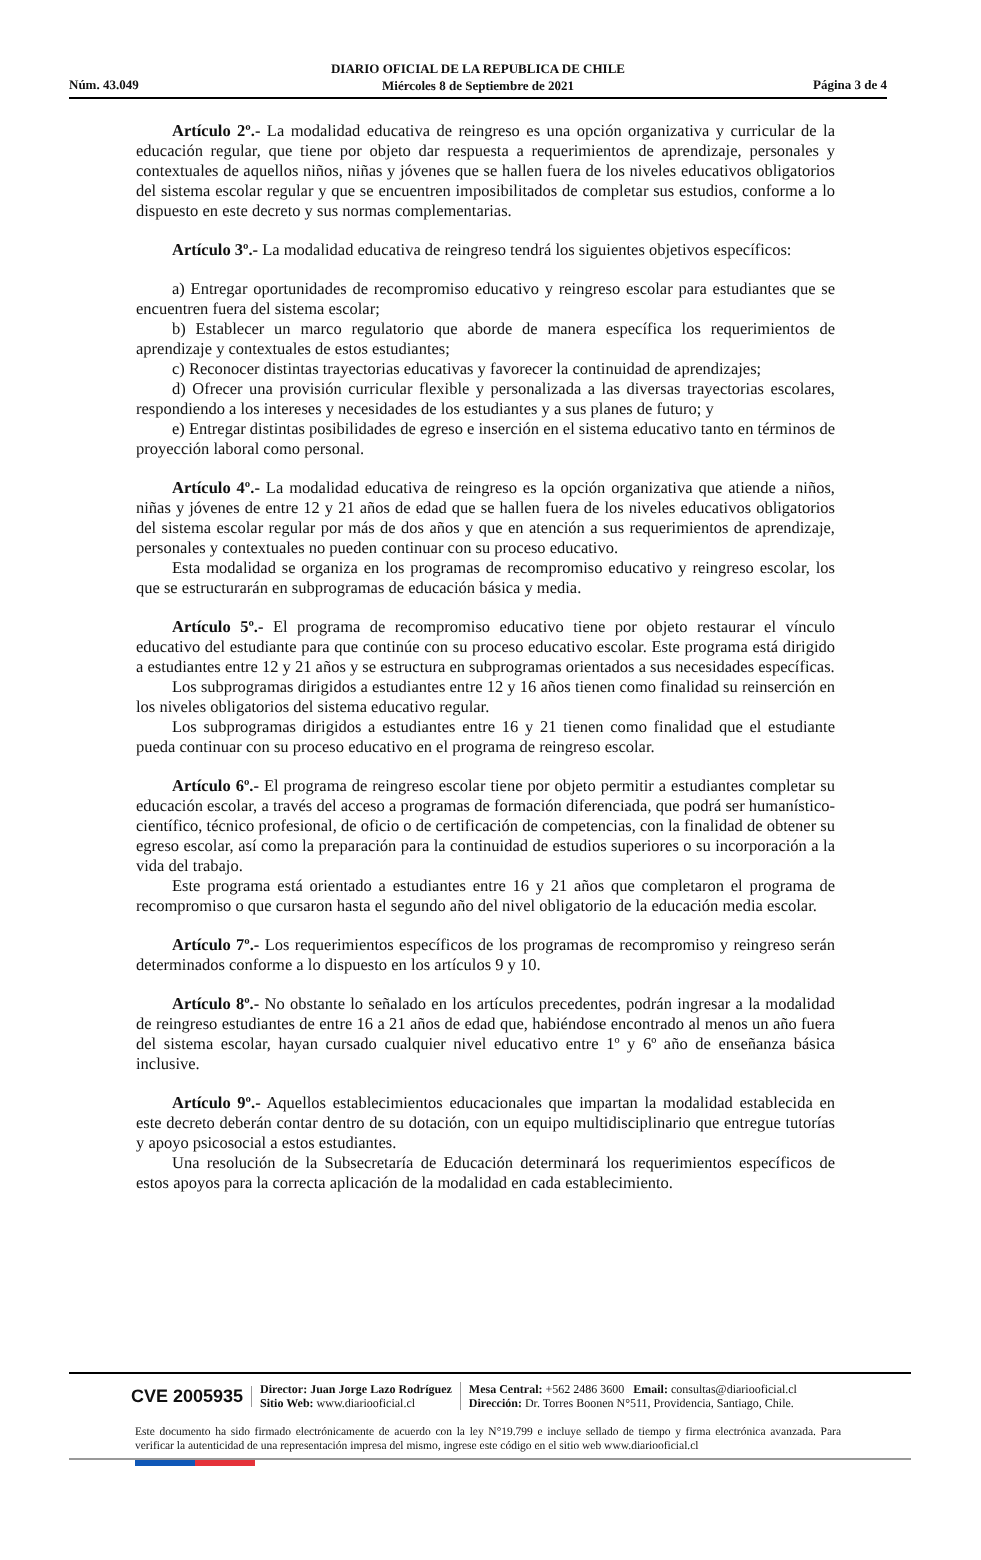DIARIO OFICIAL DE LA REPUBLICA DE CHILE
Miércoles 8 de Septiembre de 2021
Núm. 43.049 Página 3 de 4
Artículo 2º.- La modalidad educativa de reingreso es una opción organizativa y curricular de la educación regular, que tiene por objeto dar respuesta a requerimientos de aprendizaje, personales y contextuales de aquellos niños, niñas y jóvenes que se hallen fuera de los niveles educativos obligatorios del sistema escolar regular y que se encuentren imposibilitados de completar sus estudios, conforme a lo dispuesto en este decreto y sus normas complementarias.
Artículo 3º.- La modalidad educativa de reingreso tendrá los siguientes objetivos específicos:
a) Entregar oportunidades de recompromiso educativo y reingreso escolar para estudiantes que se encuentren fuera del sistema escolar;
b) Establecer un marco regulatorio que aborde de manera específica los requerimientos de aprendizaje y contextuales de estos estudiantes;
c) Reconocer distintas trayectorias educativas y favorecer la continuidad de aprendizajes;
d) Ofrecer una provisión curricular flexible y personalizada a las diversas trayectorias escolares, respondiendo a los intereses y necesidades de los estudiantes y a sus planes de futuro; y
e) Entregar distintas posibilidades de egreso e inserción en el sistema educativo tanto en términos de proyección laboral como personal.
Artículo 4º.- La modalidad educativa de reingreso es la opción organizativa que atiende a niños, niñas y jóvenes de entre 12 y 21 años de edad que se hallen fuera de los niveles educativos obligatorios del sistema escolar regular por más de dos años y que en atención a sus requerimientos de aprendizaje, personales y contextuales no pueden continuar con su proceso educativo.
Esta modalidad se organiza en los programas de recompromiso educativo y reingreso escolar, los que se estructurarán en subprogramas de educación básica y media.
Artículo 5º.- El programa de recompromiso educativo tiene por objeto restaurar el vínculo educativo del estudiante para que continúe con su proceso educativo escolar. Este programa está dirigido a estudiantes entre 12 y 21 años y se estructura en subprogramas orientados a sus necesidades específicas.
Los subprogramas dirigidos a estudiantes entre 12 y 16 años tienen como finalidad su reinserción en los niveles obligatorios del sistema educativo regular.
Los subprogramas dirigidos a estudiantes entre 16 y 21 tienen como finalidad que el estudiante pueda continuar con su proceso educativo en el programa de reingreso escolar.
Artículo 6º.- El programa de reingreso escolar tiene por objeto permitir a estudiantes completar su educación escolar, a través del acceso a programas de formación diferenciada, que podrá ser humanístico-científico, técnico profesional, de oficio o de certificación de competencias, con la finalidad de obtener su egreso escolar, así como la preparación para la continuidad de estudios superiores o su incorporación a la vida del trabajo.
Este programa está orientado a estudiantes entre 16 y 21 años que completaron el programa de recompromiso o que cursaron hasta el segundo año del nivel obligatorio de la educación media escolar.
Artículo 7º.- Los requerimientos específicos de los programas de recompromiso y reingreso serán determinados conforme a lo dispuesto en los artículos 9 y 10.
Artículo 8º.- No obstante lo señalado en los artículos precedentes, podrán ingresar a la modalidad de reingreso estudiantes de entre 16 a 21 años de edad que, habiéndose encontrado al menos un año fuera del sistema escolar, hayan cursado cualquier nivel educativo entre 1º y 6º año de enseñanza básica inclusive.
Artículo 9º.- Aquellos establecimientos educacionales que impartan la modalidad establecida en este decreto deberán contar dentro de su dotación, con un equipo multidisciplinario que entregue tutorías y apoyo psicosocial a estos estudiantes.
Una resolución de la Subsecretaría de Educación determinará los requerimientos específicos de estos apoyos para la correcta aplicación de la modalidad en cada establecimiento.
CVE 2005935 Director: Juan Jorge Lazo Rodríguez
Sitio Web: www.diariooficial.cl Mesa Central: +562 2486 3600 Email: consultas@diariooficial.cl
Dirección: Dr. Torres Boonen N°511, Providencia, Santiago, Chile.
Este documento ha sido firmado electrónicamente de acuerdo con la ley N°19.799 e incluye sellado de tiempo y firma electrónica avanzada. Para verificar la autenticidad de una representación impresa del mismo, ingrese este código en el sitio web www.diariooficial.cl